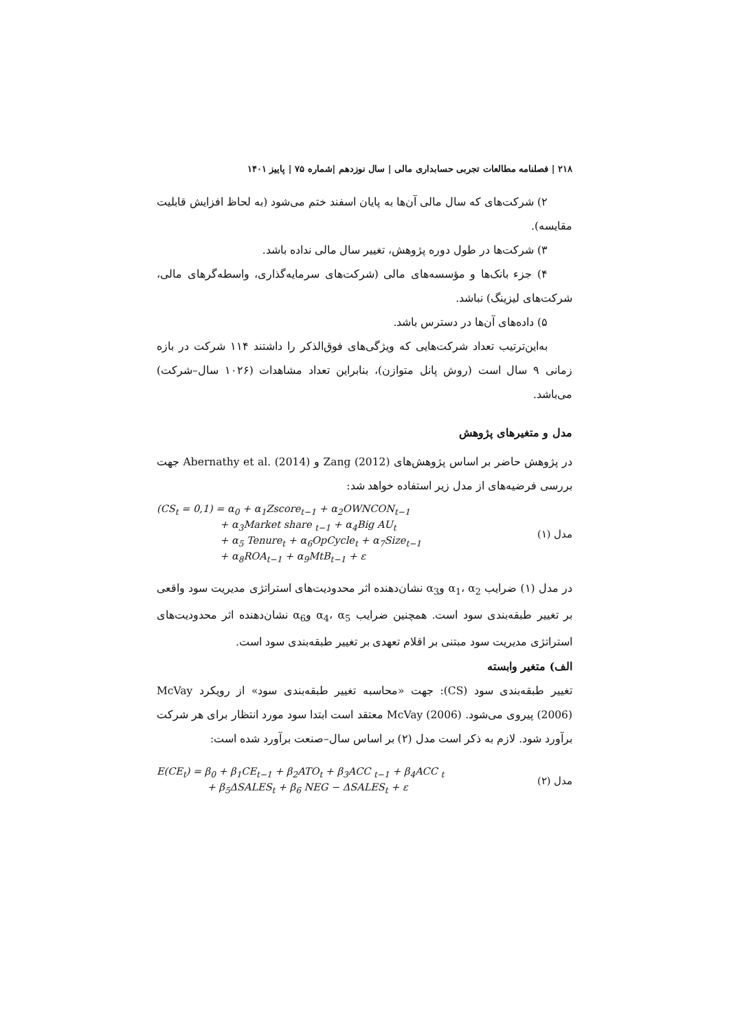۲۱۸ | فصلنامه مطالعات تجربی حسابداری مالی | سال نوزدهم |شماره ۷۵ | پاییز ۱۴۰۱
۲) شرکت‌های که سال مالی آن‌ها به پایان اسفند ختم می‌شود (به لحاظ افزایش قابلیت مقایسه).
۳) شرکت‌ها در طول دوره پژوهش، تغییر سال مالی نداده باشد.
۴) جزء بانک‌ها و مؤسسه‌های مالی (شرکت‌های سرمایه‌گذاری، واسطه‌گرهای مالی، شرکت‌های لیزینگ) نباشد.
۵) داده‌های آن‌ها در دسترس باشد.
به‌این‌ترتیب تعداد شرکت‌هایی که ویژگی‌های فوق‌الذکر را داشتند ۱۱۴ شرکت در بازه زمانی ۹ سال است (روش پانل متوازن)، بنابراین تعداد مشاهدات (۱۰۲۶ سال–شرکت) می‌باشد.
مدل و متغیرهای پژوهش
در پژوهش حاضر بر اساس پژوهش‌های Zang (2012) و Abernathy et al. (2014) جهت بررسی فرضیه‌های از مدل زیر استفاده خواهد شد:
(CS<sub>t</sub> = 0,1) = α<sub>0</sub> + α<sub>1</sub>Zscore<sub>t−1</sub> + α<sub>2</sub>OWNCON<sub>t−1</sub>
+ α<sub>3</sub>Market share <sub>t−1</sub> + α<sub>4</sub>Big AU<sub>t</sub>
+ α<sub>5</sub> Tenure<sub>t</sub> + α<sub>6</sub>OpCycle<sub>t</sub> + α<sub>7</sub>Size<sub>t−1</sub>
+ α<sub>8</sub>ROA<sub>t−1</sub> + α<sub>9</sub>MtB<sub>t−1</sub> + ε
مدل (۱)
در مدل (۱) ضرایب α<sub>1</sub>، α<sub>2</sub> وα<sub>3</sub> نشان‌دهنده اثر محدودیت‌های استراتژی مدیریت سود واقعی بر تغییر طبقه‌بندی سود است. همچنین ضرایب α<sub>4</sub>، α<sub>5</sub> وα<sub>6</sub> نشان‌دهنده اثر محدودیت‌های استراتژی مدیریت سود مبتنی بر اقلام تعهدی بر تغییر طبقه‌بندی سود است.
الف) متغیر وابسته
تغییر طبقه‌بندی سود (CS): جهت «محاسبه تغییر طبقه‌بندی سود» از رویکرد McVay (2006) پیروی می‌شود. McVay (2006) معتقد است ابتدا سود مورد انتظار برای هر شرکت برآورد شود. لازم به ذکر است مدل (۲) بر اساس سال–صنعت برآورد شده است:
E(CE<sub>t</sub>) = β<sub>0</sub> + β<sub>1</sub>CE<sub>t−1</sub> + β<sub>2</sub>ATO<sub>t</sub> + β<sub>3</sub>ACC <sub>t−1</sub> + β<sub>4</sub>ACC <sub>t</sub>
+ β<sub>5</sub>ΔSALES<sub>t</sub> + β<sub>6</sub> NEG − ΔSALES<sub>t</sub> + ε
مدل (۲)